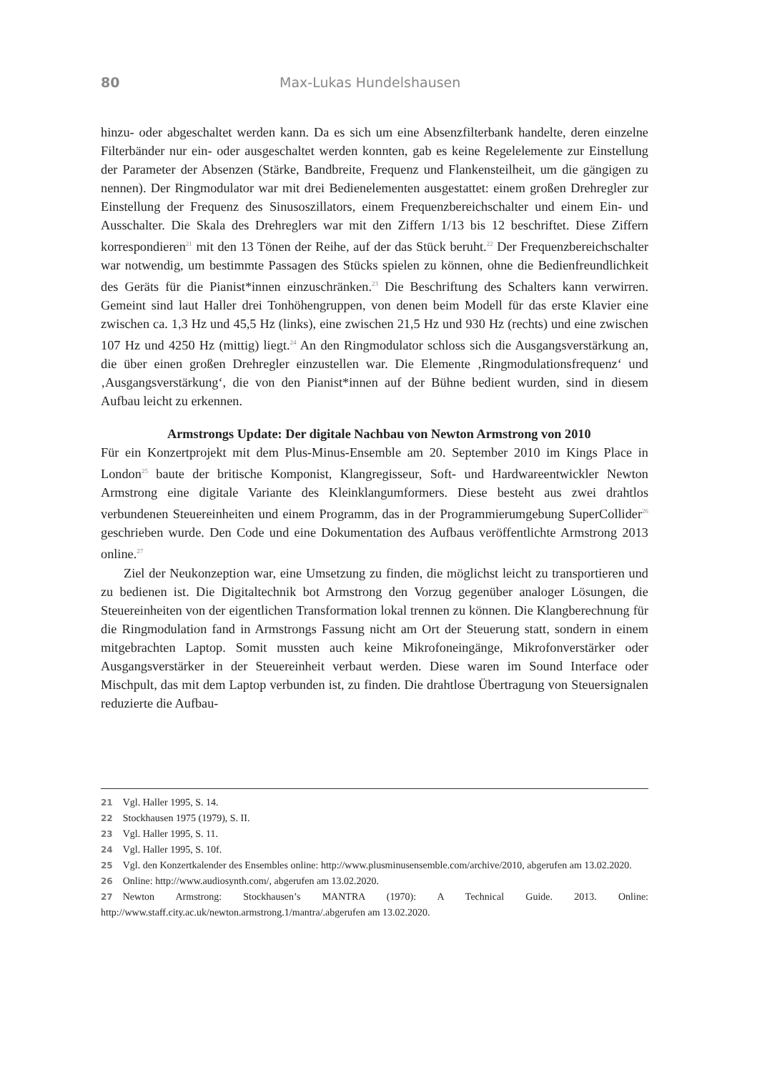80 Max-Lukas Hundelshausen
hinzu- oder abgeschaltet werden kann. Da es sich um eine Absenzfilterbank handelte, deren einzelne Filterbänder nur ein- oder ausgeschaltet werden konnten, gab es keine Regelelemente zur Einstellung der Parameter der Absenzen (Stärke, Bandbreite, Frequenz und Flankensteilheit, um die gängigen zu nennen). Der Ringmodulator war mit drei Bedienelementen ausgestattet: einem großen Drehregler zur Einstellung der Frequenz des Sinusoszillators, einem Frequenzbereichschalter und einem Ein- und Ausschalter. Die Skala des Drehreglers war mit den Ziffern 1/13 bis 12 beschriftet. Diese Ziffern korrespondieren<sup>21</sup> mit den 13 Tönen der Reihe, auf der das Stück beruht.<sup>22</sup> Der Frequenzbereichschalter war notwendig, um bestimmte Passagen des Stücks spielen zu können, ohne die Bedienfreundlichkeit des Geräts für die Pianist*innen einzuschränken.<sup>23</sup> Die Beschriftung des Schalters kann verwirren. Gemeint sind laut Haller drei Tonhöhengruppen, von denen beim Modell für das erste Klavier eine zwischen ca. 1,3 Hz und 45,5 Hz (links), eine zwischen 21,5 Hz und 930 Hz (rechts) und eine zwischen 107 Hz und 4250 Hz (mittig) liegt.<sup>24</sup> An den Ringmodulator schloss sich die Ausgangsverstärkung an, die über einen großen Drehregler einzustellen war. Die Elemente ‚Ringmodulationsfrequenz‘ und ‚Ausgangsverstärkung‘, die von den Pianist*innen auf der Bühne bedient wurden, sind in diesem Aufbau leicht zu erkennen.
Armstrongs Update: Der digitale Nachbau von Newton Armstrong von 2010
Für ein Konzertprojekt mit dem Plus-Minus-Ensemble am 20. September 2010 im Kings Place in London<sup>25</sup> baute der britische Komponist, Klangregisseur, Soft- und Hardwareentwickler Newton Armstrong eine digitale Variante des Kleinklangumformers. Diese besteht aus zwei drahtlos verbundenen Steuereinheiten und einem Programm, das in der Programmierumgebung SuperCollider<sup>26</sup> geschrieben wurde. Den Code und eine Dokumentation des Aufbaus veröffentlichte Armstrong 2013 online.<sup>27</sup>
Ziel der Neukonzeption war, eine Umsetzung zu finden, die möglichst leicht zu transportieren und zu bedienen ist. Die Digitaltechnik bot Armstrong den Vorzug gegenüber analoger Lösungen, die Steuereinheiten von der eigentlichen Transformation lokal trennen zu können. Die Klangberechnung für die Ringmodulation fand in Armstrongs Fassung nicht am Ort der Steuerung statt, sondern in einem mitgebrachten Laptop. Somit mussten auch keine Mikrofoneingänge, Mikrofonverstärker oder Ausgangsverstärker in der Steuereinheit verbaut werden. Diese waren im Sound Interface oder Mischpult, das mit dem Laptop verbunden ist, zu finden. Die drahtlose Übertragung von Steuersignalen reduzierte die Aufbau-
21 Vgl. Haller 1995, S. 14.
22 Stockhausen 1975 (1979), S. II.
23 Vgl. Haller 1995, S. 11.
24 Vgl. Haller 1995, S. 10f.
25 Vgl. den Konzertkalender des Ensembles online: http://www.plusminusensemble.com/archive/2010, abgerufen am 13.02.2020.
26 Online: http://www.audiosynth.com/, abgerufen am 13.02.2020.
27 Newton Armstrong: Stockhausen’s MANTRA (1970): A Technical Guide. 2013. Online: http://www.staff.city.ac.uk/newton.armstrong.1/mantra/.abgerufen am 13.02.2020.